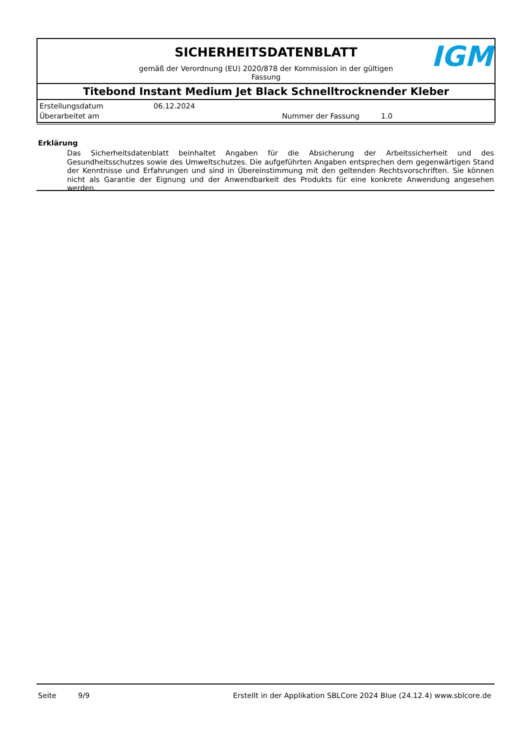SICHERHEITSDATENBLATT
gemäß der Verordnung (EU) 2020/878 der Kommission in der gültigen Fassung
IGM
Titebond Instant Medium Jet Black Schnelltrocknender Kleber
Erstellungsdatum 06.12.2024
Überarbeitet am Nummer der Fassung 1.0
Erklärung
Das Sicherheitsdatenblatt beinhaltet Angaben für die Absicherung der Arbeitssicherheit und des Gesundheitsschutzes sowie des Umweltschutzes. Die aufgeführten Angaben entsprechen dem gegenwärtigen Stand der Kenntnisse und Erfahrungen und sind in Übereinstimmung mit den geltenden Rechtsvorschriften. Sie können nicht als Garantie der Eignung und der Anwendbarkeit des Produkts für eine konkrete Anwendung angesehen werden.
Seite 9/9 Erstellt in der Applikation SBLCore 2024 Blue (24.12.4) www.sblcore.de